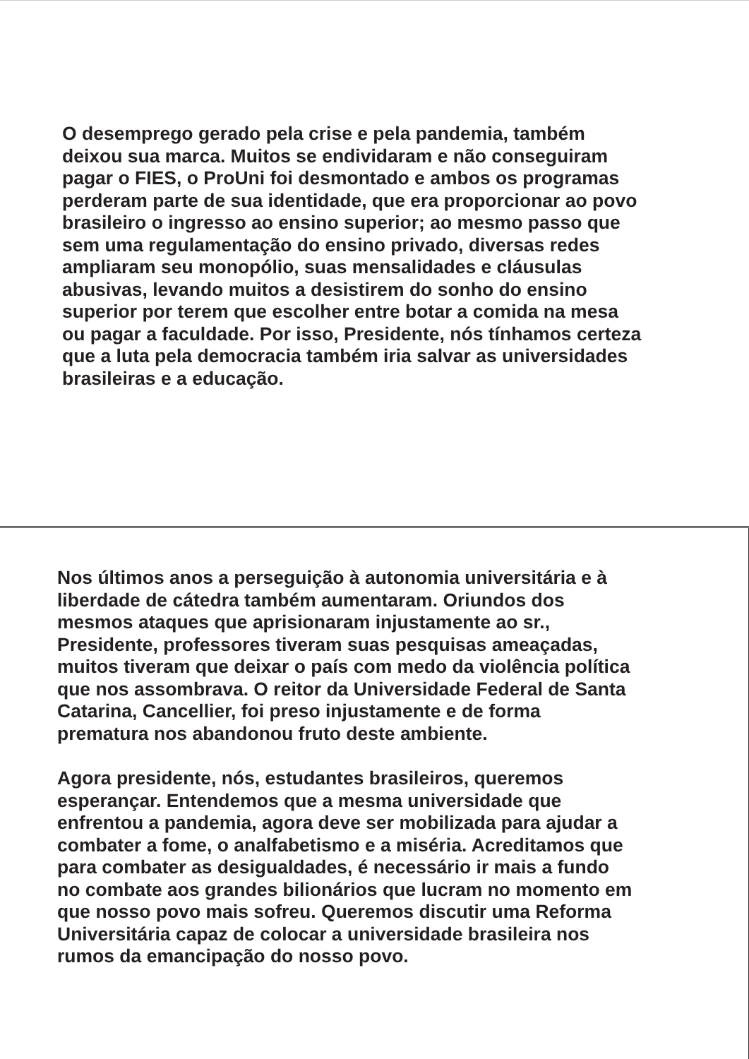O desemprego gerado pela crise e pela pandemia, também
deixou sua marca. Muitos se endividaram e não conseguiram
pagar o FIES, o ProUni foi desmontado e ambos os programas
perderam parte de sua identidade, que era proporcionar ao povo
brasileiro o ingresso ao ensino superior; ao mesmo passo que
sem uma regulamentação do ensino privado, diversas redes
ampliaram seu monopólio, suas mensalidades e cláusulas
abusivas, levando muitos a desistirem do sonho do ensino
superior por terem que escolher entre botar a comida na mesa
ou pagar a faculdade. Por isso, Presidente, nós tínhamos certeza
que a luta pela democracia também iria salvar as universidades
brasileiras e a educação.
Nos últimos anos a perseguição à autonomia universitária e à
liberdade de cátedra também aumentaram. Oriundos dos
mesmos ataques que aprisionaram injustamente ao sr.,
Presidente, professores tiveram suas pesquisas ameaçadas,
muitos tiveram que deixar o país com medo da violência política
que nos assombrava. O reitor da Universidade Federal de Santa
Catarina, Cancellier, foi preso injustamente e de forma
prematura nos abandonou fruto deste ambiente.
Agora presidente, nós, estudantes brasileiros, queremos
esperançar. Entendemos que a mesma universidade que
enfrentou a pandemia, agora deve ser mobilizada para ajudar a
combater a fome, o analfabetismo e a miséria. Acreditamos que
para combater as desigualdades, é necessário ir mais a fundo
no combate aos grandes bilionários que lucram no momento em
que nosso povo mais sofreu. Queremos discutir uma Reforma
Universitária capaz de colocar a universidade brasileira nos
rumos da emancipação do nosso povo.